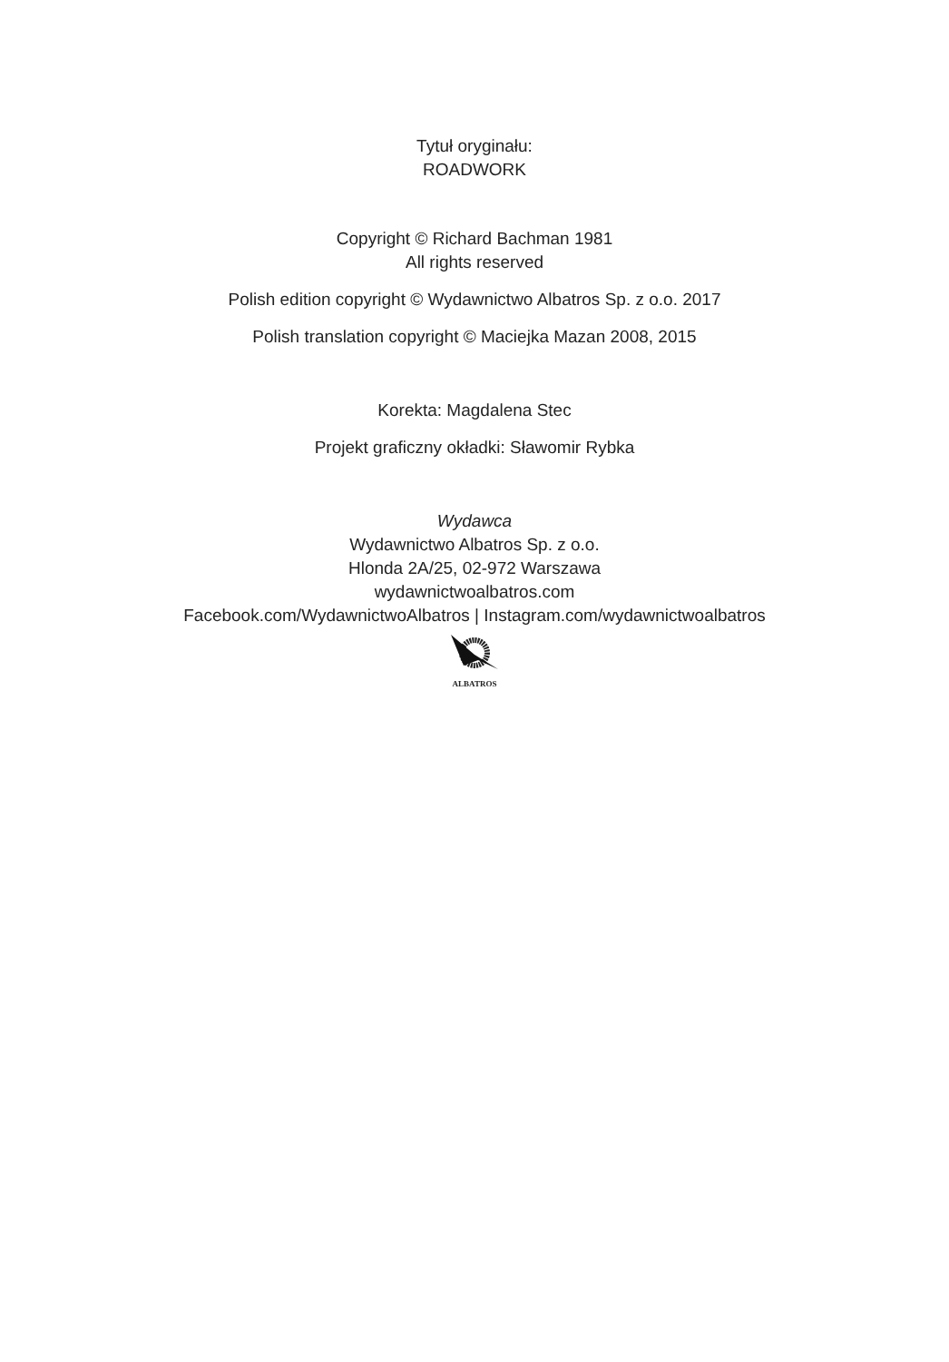Tytuł oryginału:
ROADWORK
Copyright © Richard Bachman 1981
All rights reserved
Polish edition copyright © Wydawnictwo Albatros Sp. z o.o. 2017
Polish translation copyright © Maciejka Mazan 2008, 2015
Korekta: Magdalena Stec
Projekt graficzny okładki: Sławomir Rybka
Wydawca
Wydawnictwo Albatros Sp. z o.o.
Hlonda 2A/25, 02-972 Warszawa
wydawnictwoalbatros.com
Facebook.com/WydawnictwoAlbatros | Instagram.com/wydawnictwoalbatros
ALBATROS